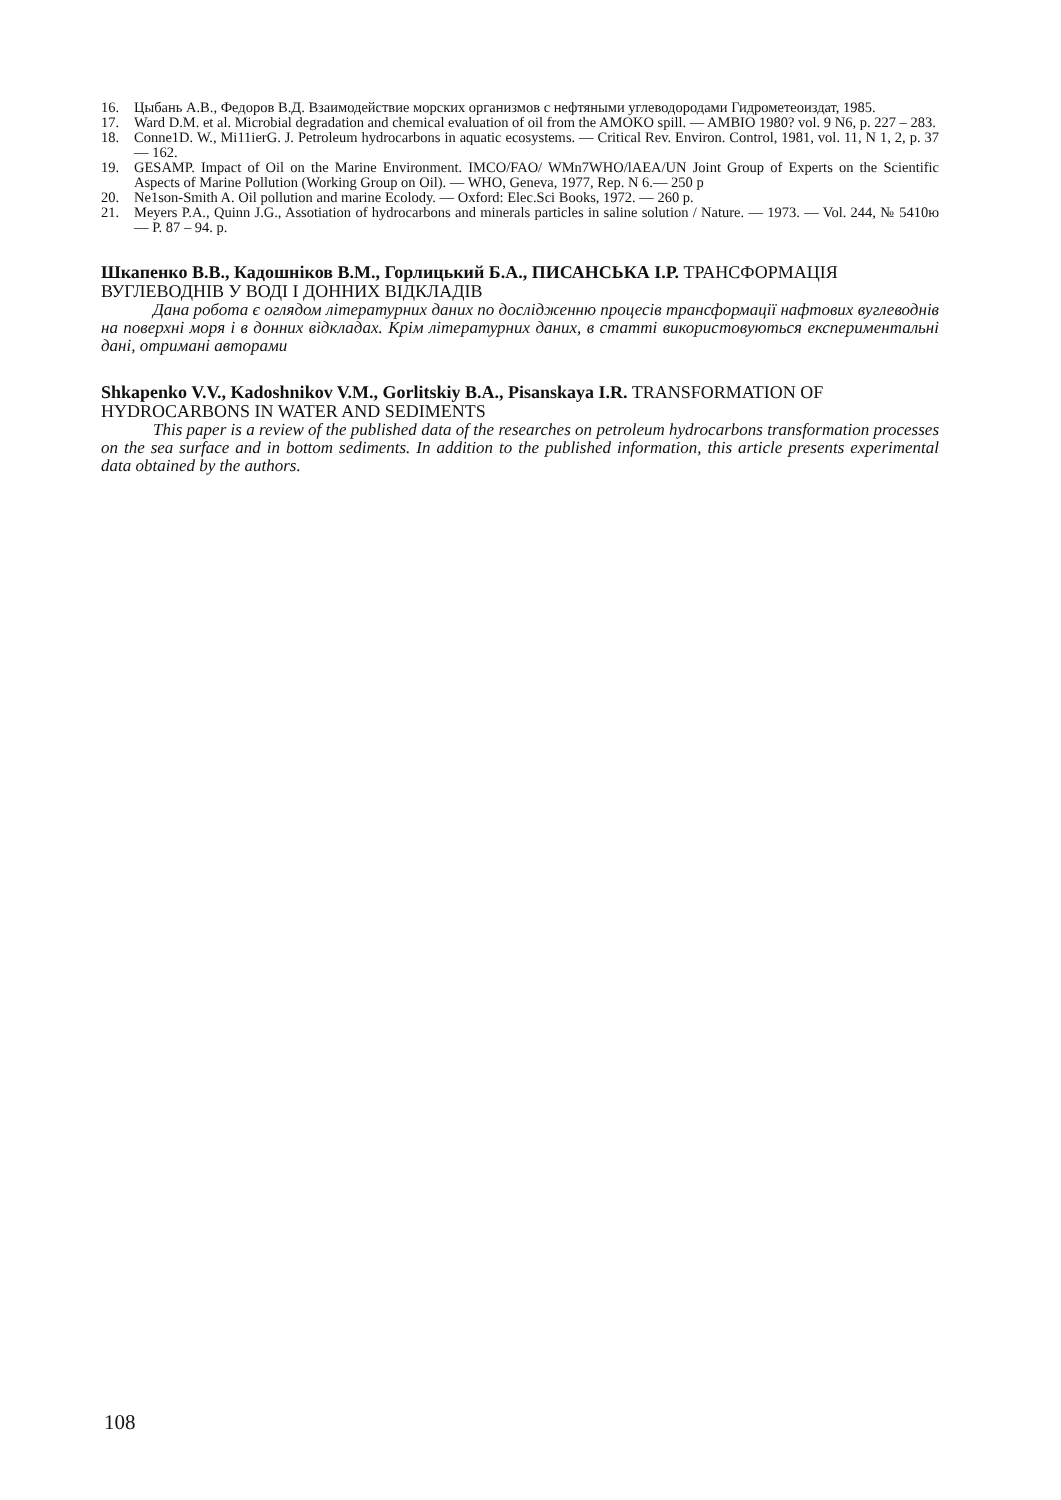16. Цыбань А.В., Федоров В.Д. Взаимодействие морских организмов с нефтяными углеводородами Гидрометеоиздат, 1985.
17. Ward D.M. et al. Microbial degradation and chemical evaluation of oil from the AMOKO spill. — AMBIO 1980? vol. 9 N6, p. 227 – 283.
18. Conne1D. W., Mi11ierG. J. Petroleum hydrocarbons in aquatic ecosystems. — Critical Rev. Environ. Control, 1981, vol. 11, N 1, 2, p. 37 — 162.
19. GESAMP. Impact of Oil on the Marine Environment. IMCO/FAO/ WMn7WHO/lAEA/UN Joint Group of Experts on the Scientific Aspects of Marine Pollution (Working Group on Oil). — WHO, Geneva, 1977, Rep. N 6.— 250 p
20. Ne1son-Smith A. Oil pollution and marine Ecolody. — Oxford: Elec.Sci Books, 1972. — 260 p.
21. Meyers P.A., Quinn J.G., Assotiation of hydrocarbons and minerals particles in saline solution / Nature. — 1973. — Vol. 244, № 5410ю — P. 87 – 94. p.
Шкапенко В.В., Кадошніков В.М., Горлицький Б.А., ПИСАНСЬКА І.Р. ТРАНСФОРМАЦІЯ ВУГЛЕВОДНІВ У ВОДІ І ДОННИХ ВІДКЛАДІВ
Дана робота є оглядом літературних даних по дослідженню процесів трансформації нафтових вуглеводнів на поверхні моря і в донних відкладах. Крім літературних даних, в статті використовуються експериментальні дані, отримані авторами
Shkapenko V.V., Kadoshnikov V.M., Gorlitskiy B.A., Pisanskaya I.R. TRANSFORMATION OF HYDROCARBONS IN WATER AND SEDIMENTS
This paper is a review of the published data of the researches on petroleum hydrocarbons transformation processes on the sea surface and in bottom sediments. In addition to the published information, this article presents experimental data obtained by the authors.
108